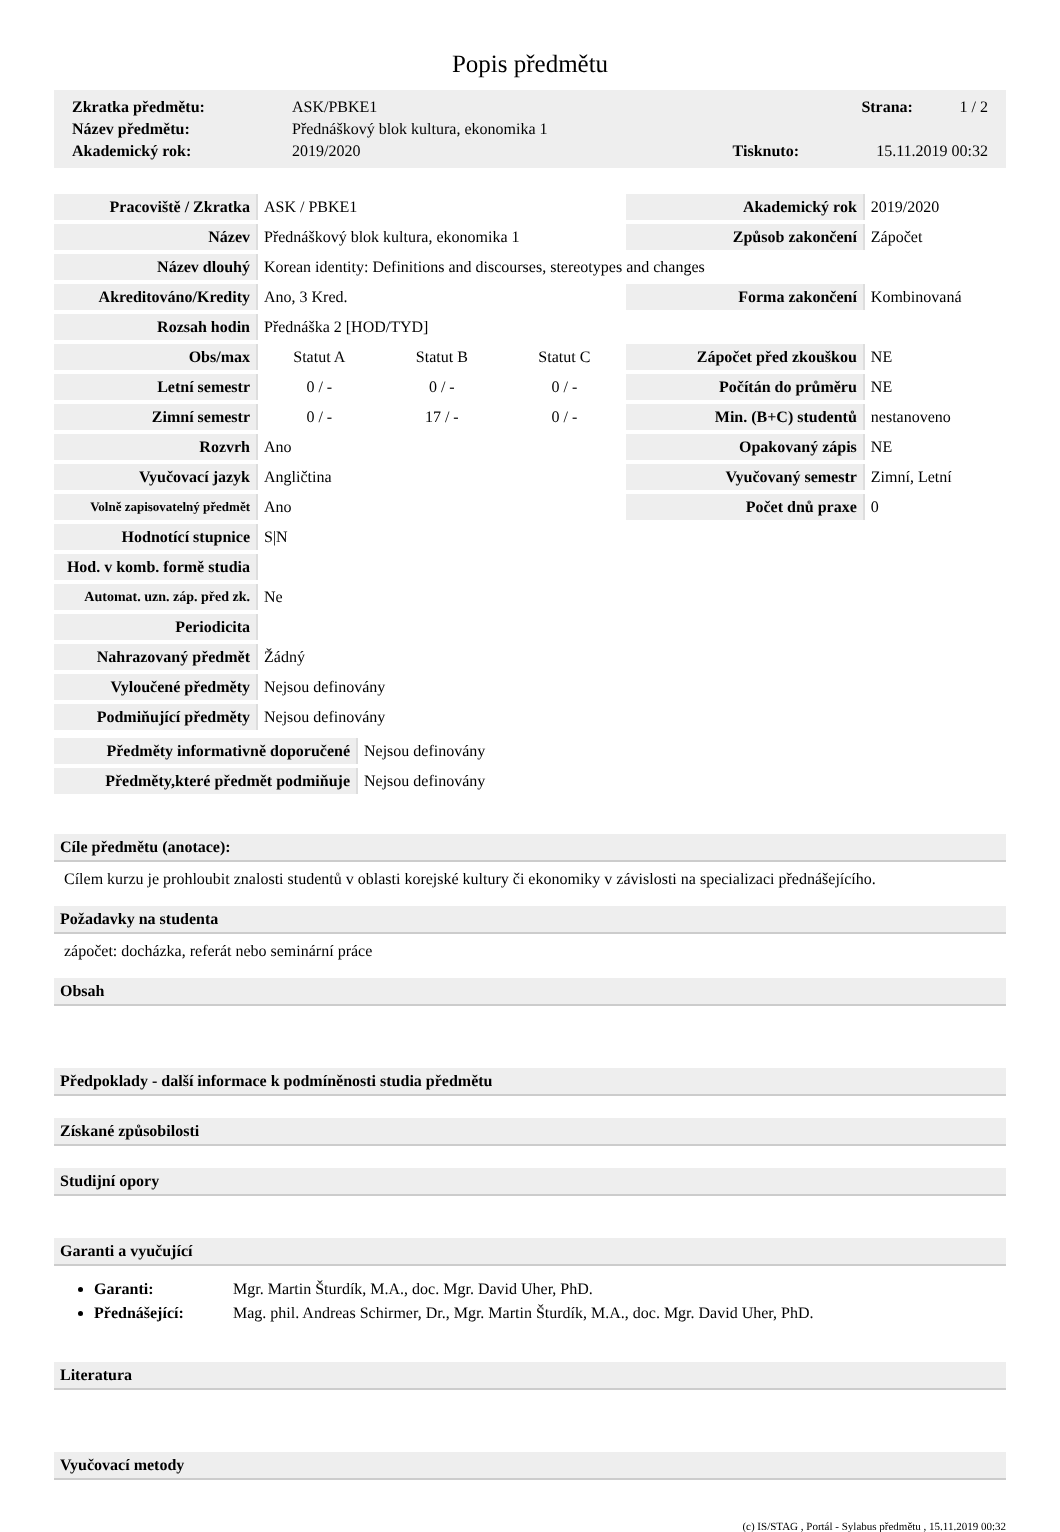Popis předmětu
| Zkratka předmětu: | ASK/PBKE1 | | Strana: | 1 / 2 |
| Název předmětu: | Přednáškový blok kultura, ekonomika 1 | | | |
| Akademický rok: | 2019/2020 | Tisknuto: | 15.11.2019 00:32 | |
| Pracoviště / Zkratka | ASK / PBKE1 | | | Akademický rok | 2019/2020 |
| Název | Přednáškový blok kultura, ekonomika 1 | | | Způsob zakončení | Zápočet |
| Název dlouhý | Korean identity: Definitions and discourses, stereotypes and changes | | | | |
| Akreditováno/Kredity | Ano, 3 Kred. | | | Forma zakončení | Kombinovaná |
| Rozsah hodin | Přednáška 2 [HOD/TYD] | | | | |
| Obs/max | Statut A | Statut B | Statut C | Zápočet před zkouškou | NE |
| Letní semestr | 0 / - | 0 / - | 0 / - | Počítán do průměru | NE |
| Zimní semestr | 0 / - | 17 / - | 0 / - | Min. (B+C) studentů | nestanoveno |
| Rozvrh | Ano | | | Opakovaný zápis | NE |
| Vyučovací jazyk | Angličtina | | | Vyučovaný semestr | Zimní, Letní |
| Volně zapisovatelný předmět | Ano | | | Počet dnů praxe | 0 |
| Hodnotící stupnice | S/N | | | | |
| Hod. v komb. formě studia | | | | | |
| Automat. uzn. záp. před zk. | Ne | | | | |
| Periodicita | | | | | |
| Nahrazovaný předmět | Žádný | | | | |
| Vyloučené předměty | Nejsou definovány | | | | |
| Podmiňující předměty | Nejsou definovány | | | | |
| Předměty informativně doporučené | Nejsou definovány |
| Předměty,které předmět podmiňuje | Nejsou definovány |
Cíle předmětu (anotace):
Cílem kurzu je prohloubit znalosti studentů v oblasti korejské kultury či ekonomiky v závislosti na specializaci přednášejícího.
Požadavky na studenta
zápočet: docházka, referát nebo seminární práce
Obsah
Předpoklady - další informace k podmíněnosti studia předmětu
Získané způsobilosti
Studijní opory
Garanti a vyučující
Garanti: Mgr. Martin Šturdík, M.A., doc. Mgr. David Uher, PhD.
Přednášející: Mag. phil. Andreas Schirmer, Dr., Mgr. Martin Šturdík, M.A., doc. Mgr. David Uher, PhD.
Literatura
Vyučovací metody
(c) IS/STAG , Portál - Sylabus předmětu , 15.11.2019 00:32